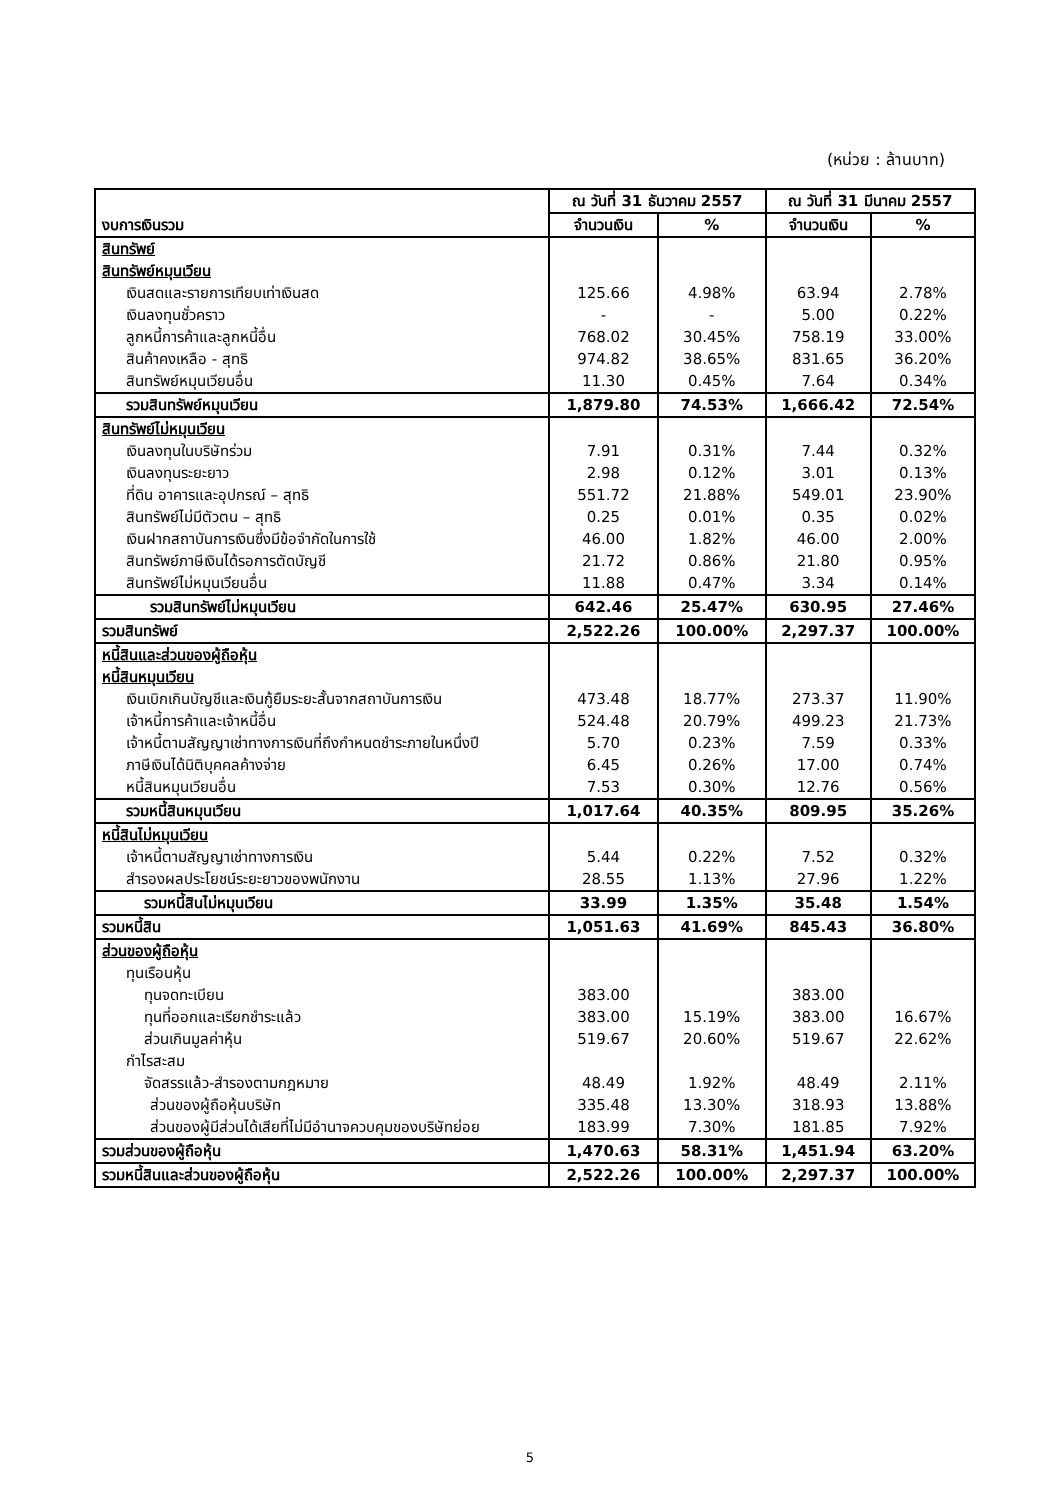(หน่วย : ล้านบาท)
| งบการเงินรวม | ณ วันที่ 31 ธันวาคม 2557 | | ณ วันที่ 31 มีนาคม 2557 | |
| --- | --- | --- | --- | --- |
| | จำนวนเงิน | % | จำนวนเงิน | % |
| สินทรัพย์ | | | | |
| สินทรัพย์หมุนเวียน | | | | |
| เงินสดและรายการเทียบเท่าเงินสด | 125.66 | 4.98% | 63.94 | 2.78% |
| เงินลงทุนชั่วคราว | - | - | 5.00 | 0.22% |
| ลูกหนี้การค้าและลูกหนี้อื่น | 768.02 | 30.45% | 758.19 | 33.00% |
| สินค้าคงเหลือ - สุทธิ | 974.82 | 38.65% | 831.65 | 36.20% |
| สินทรัพย์หมุนเวียนอื่น | 11.30 | 0.45% | 7.64 | 0.34% |
| รวมสินทรัพย์หมุนเวียน | 1,879.80 | 74.53% | 1,666.42 | 72.54% |
| สินทรัพย์ไม่หมุนเวียน | | | | |
| เงินลงทุนในบริษัทร่วม | 7.91 | 0.31% | 7.44 | 0.32% |
| เงินลงทุนระยะยาว | 2.98 | 0.12% | 3.01 | 0.13% |
| ที่ดิน อาคารและอุปกรณ์ – สุทธิ | 551.72 | 21.88% | 549.01 | 23.90% |
| สินทรัพย์ไม่มีตัวตน – สุทธิ | 0.25 | 0.01% | 0.35 | 0.02% |
| เงินฝากสถาบันการเงินซึ่งมีข้อจำกัดในการใช้ | 46.00 | 1.82% | 46.00 | 2.00% |
| สินทรัพย์ภาษีเงินได้รอการตัดบัญชี | 21.72 | 0.86% | 21.80 | 0.95% |
| สินทรัพย์ไม่หมุนเวียนอื่น | 11.88 | 0.47% | 3.34 | 0.14% |
| รวมสินทรัพย์ไม่หมุนเวียน | 642.46 | 25.47% | 630.95 | 27.46% |
| รวมสินทรัพย์ | 2,522.26 | 100.00% | 2,297.37 | 100.00% |
| หนี้สินและส่วนของผู้ถือหุ้น | | | | |
| หนี้สินหมุนเวียน | | | | |
| เงินเบิกเกินบัญชีและเงินกู้ยืมระยะสั้นจากสถาบันการเงิน | 473.48 | 18.77% | 273.37 | 11.90% |
| เจ้าหนี้การค้าและเจ้าหนี้อื่น | 524.48 | 20.79% | 499.23 | 21.73% |
| เจ้าหนี้ตามสัญญาเช่าทางการเงินที่ถึงกำหนดชำระภายในหนึ่งปี | 5.70 | 0.23% | 7.59 | 0.33% |
| ภาษีเงินได้นิติบุคคลค้างจ่าย | 6.45 | 0.26% | 17.00 | 0.74% |
| หนี้สินหมุนเวียนอื่น | 7.53 | 0.30% | 12.76 | 0.56% |
| รวมหนี้สินหมุนเวียน | 1,017.64 | 40.35% | 809.95 | 35.26% |
| หนี้สินไม่หมุนเวียน | | | | |
| เจ้าหนี้ตามสัญญาเช่าทางการเงิน | 5.44 | 0.22% | 7.52 | 0.32% |
| สำรองผลประโยชน์ระยะยาวของพนักงาน | 28.55 | 1.13% | 27.96 | 1.22% |
| รวมหนี้สินไม่หมุนเวียน | 33.99 | 1.35% | 35.48 | 1.54% |
| รวมหนี้สิน | 1,051.63 | 41.69% | 845.43 | 36.80% |
| ส่วนของผู้ถือหุ้น | | | | |
| ทุนเรือนหุ้น | | | | |
| ทุนจดทะเบียน | 383.00 | | 383.00 | |
| ทุนที่ออกและเรียกชำระแล้ว | 383.00 | 15.19% | 383.00 | 16.67% |
| ส่วนเกินมูลค่าหุ้น | 519.67 | 20.60% | 519.67 | 22.62% |
| กำไรสะสม | | | | |
| จัดสรรแล้ว-สำรองตามกฎหมาย | 48.49 | 1.92% | 48.49 | 2.11% |
| ส่วนของผู้ถือหุ้นบริษัท | 335.48 | 13.30% | 318.93 | 13.88% |
| ส่วนของผู้มีส่วนได้เสียที่ไม่มีอำนาจควบคุมของบริษัทย่อย | 183.99 | 7.30% | 181.85 | 7.92% |
| รวมส่วนของผู้ถือหุ้น | 1,470.63 | 58.31% | 1,451.94 | 63.20% |
| รวมหนี้สินและส่วนของผู้ถือหุ้น | 2,522.26 | 100.00% | 2,297.37 | 100.00% |
5